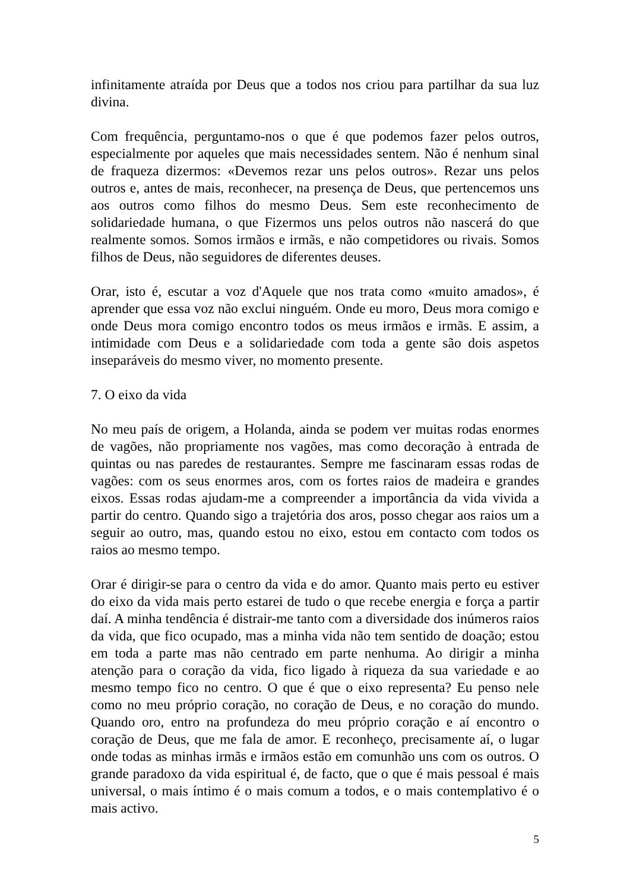infinitamente atraída por Deus que a todos nos criou para partilhar da sua luz divina.
Com frequência, perguntamo-nos o que é que podemos fazer pelos outros, especialmente por aqueles que mais necessidades sentem. Não é nenhum sinal de fraqueza dizermos: «Devemos rezar uns pelos outros». Rezar uns pelos outros e, antes de mais, reconhecer, na presença de Deus, que pertencemos uns aos outros como filhos do mesmo Deus. Sem este reconhecimento de solidariedade humana, o que Fizermos uns pelos outros não nascerá do que realmente somos. Somos irmãos e irmãs, e não competidores ou rivais. Somos filhos de Deus, não seguidores de diferentes deuses.
Orar, isto é, escutar a voz d'Aquele que nos trata como «muito amados», é aprender que essa voz não exclui ninguém. Onde eu moro, Deus mora comigo e onde Deus mora comigo encontro todos os meus irmãos e irmãs. E assim, a intimidade com Deus e a solidariedade com toda a gente são dois aspetos inseparáveis do mesmo viver, no momento presente.
7. O eixo da vida
No meu país de origem, a Holanda, ainda se podem ver muitas rodas enormes de vagões, não propriamente nos vagões, mas como decoração à entrada de quintas ou nas paredes de restaurantes. Sempre me fascinaram essas rodas de vagões: com os seus enormes aros, com os fortes raios de madeira e grandes eixos. Essas rodas ajudam-me a compreender a importância da vida vivida a partir do centro. Quando sigo a trajetória dos aros, posso chegar aos raios um a seguir ao outro, mas, quando estou no eixo, estou em contacto com todos os raios ao mesmo tempo.
Orar é dirigir-se para o centro da vida e do amor. Quanto mais perto eu estiver do eixo da vida mais perto estarei de tudo o que recebe energia e força a partir daí. A minha tendência é distrair-me tanto com a diversidade dos inúmeros raios da vida, que fico ocupado, mas a minha vida não tem sentido de doação; estou em toda a parte mas não centrado em parte nenhuma. Ao dirigir a minha atenção para o coração da vida, fico ligado à riqueza da sua variedade e ao mesmo tempo fico no centro. O que é que o eixo representa? Eu penso nele como no meu próprio coração, no coração de Deus, e no coração do mundo. Quando oro, entro na profundeza do meu próprio coração e aí encontro o coração de Deus, que me fala de amor. E reconheço, precisamente aí, o lugar onde todas as minhas irmãs e irmãos estão em comunhão uns com os outros. O grande paradoxo da vida espiritual é, de facto, que o que é mais pessoal é mais universal, o mais íntimo é o mais comum a todos, e o mais contemplativo é o mais activo.
5